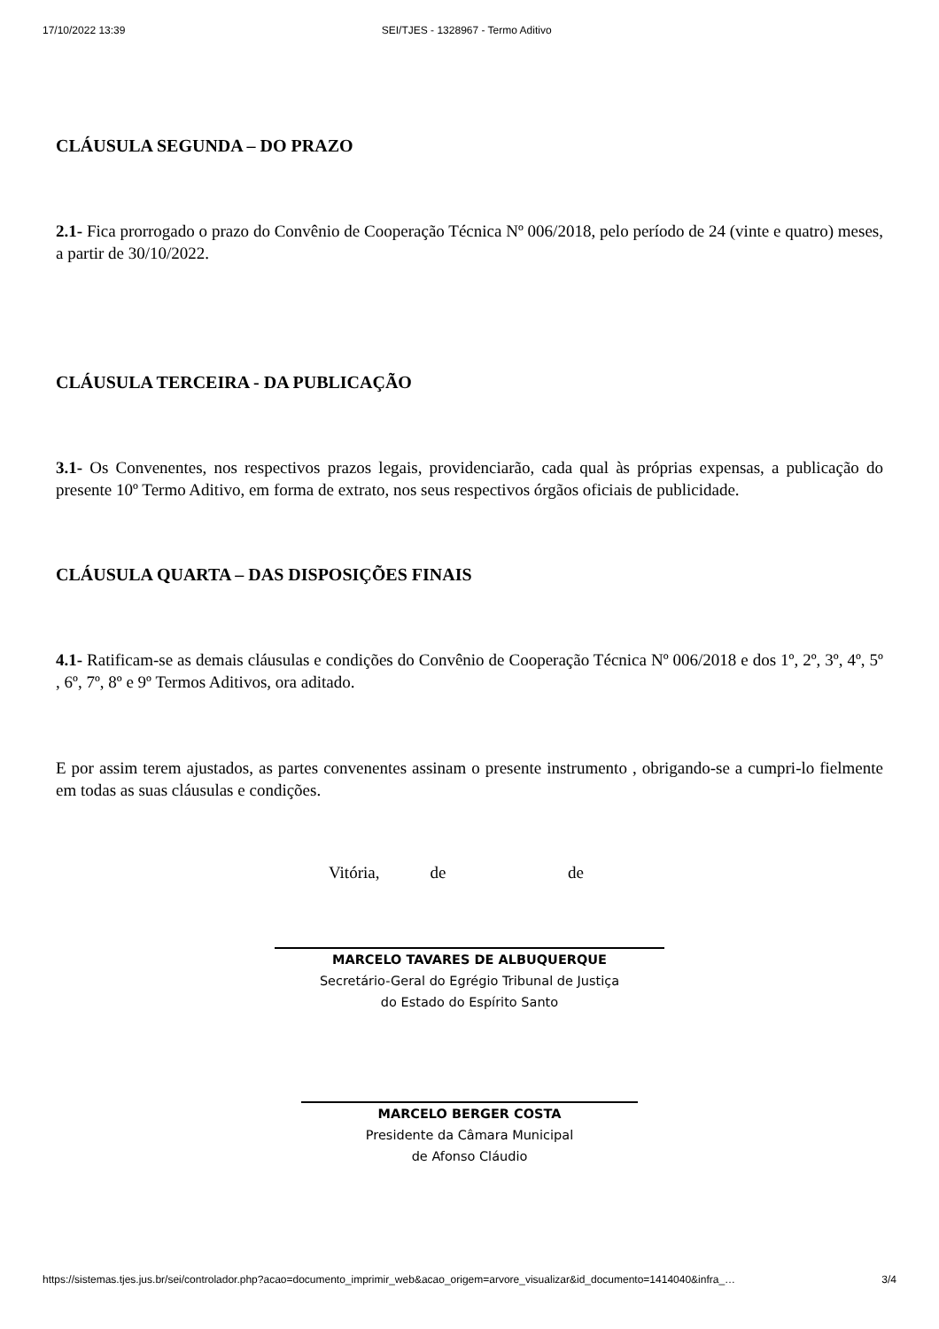17/10/2022 13:39 SEI/TJES - 1328967 - Termo Aditivo
CLÁUSULA SEGUNDA – DO PRAZO
2.1- Fica prorrogado o prazo do Convênio de Cooperação Técnica Nº 006/2018, pelo período de 24 (vinte e quatro) meses, a partir de 30/10/2022.
CLÁUSULA TERCEIRA - DA PUBLICAÇÃO
3.1- Os Convenentes, nos respectivos prazos legais, providenciarão, cada qual às próprias expensas, a publicação do presente 10º Termo Aditivo, em forma de extrato, nos seus respectivos órgãos oficiais de publicidade.
CLÁUSULA QUARTA – DAS DISPOSIÇÕES FINAIS
4.1- Ratificam-se as demais cláusulas e condições do Convênio de Cooperação Técnica Nº 006/2018 e dos 1º, 2º, 3º, 4º, 5º , 6º, 7º, 8º e 9º Termos Aditivos, ora aditado.
E por assim terem ajustados, as partes convenentes assinam o presente instrumento , obrigando-se a cumpri-lo fielmente em todas as suas cláusulas e condições.
Vitória, de de
MARCELO TAVARES DE ALBUQUERQUE
Secretário-Geral do Egrégio Tribunal de Justiça
do Estado do Espírito Santo
MARCELO BERGER COSTA
Presidente da Câmara Municipal
de Afonso Cláudio
https://sistemas.tjes.jus.br/sei/controlador.php?acao=documento_imprimir_web&acao_origem=arvore_visualizar&id_documento=1414040&infra_… 3/4